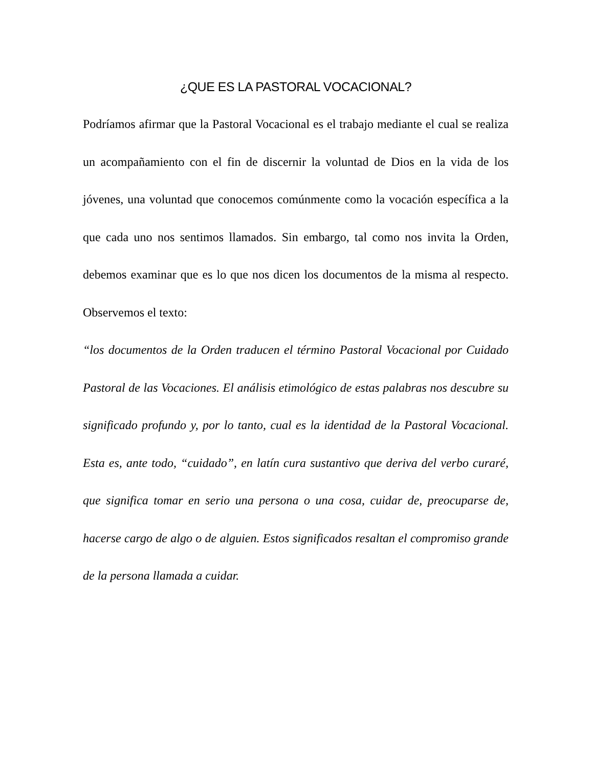¿QUE ES LA PASTORAL VOCACIONAL?
Podríamos afirmar que la Pastoral Vocacional es el trabajo mediante el cual se realiza un acompañamiento con el fin de discernir la voluntad de Dios en la vida de los jóvenes, una voluntad que conocemos comúnmente como la vocación específica a la que cada uno nos sentimos llamados. Sin embargo, tal como nos invita la Orden, debemos examinar que es lo que nos dicen los documentos de la misma al respecto. Observemos el texto:
“los documentos de la Orden traducen el término Pastoral Vocacional por Cuidado Pastoral de las Vocaciones. El análisis etimológico de estas palabras nos descubre su significado profundo y, por lo tanto, cual es la identidad de la Pastoral Vocacional. Esta es, ante todo, “cuidado”, en latín cura sustantivo que deriva del verbo curaré, que significa tomar en serio una persona o una cosa, cuidar de, preocuparse de, hacerse cargo de algo o de alguien. Estos significados resaltan el compromiso grande de la persona llamada a cuidar.